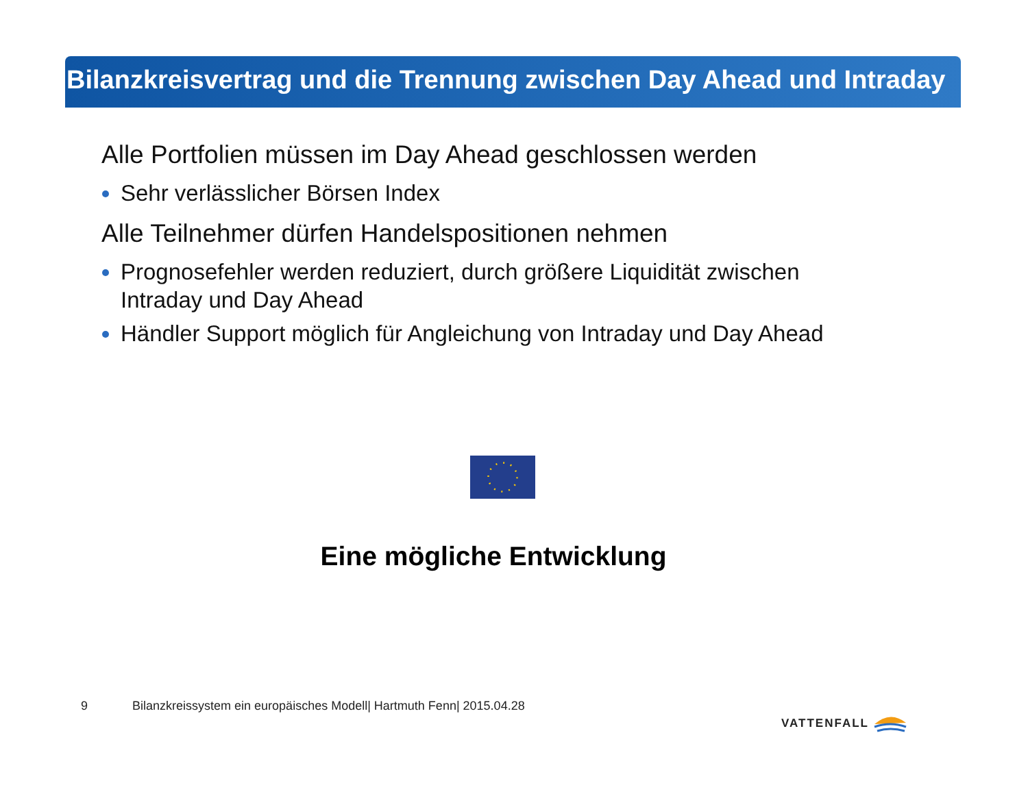Bilanzkreisvertrag und die Trennung zwischen Day Ahead und Intraday
Alle Portfolien müssen im Day Ahead geschlossen werden
Sehr verlässlicher Börsen Index
Alle Teilnehmer dürfen Handelspositionen nehmen
Prognosefehler werden reduziert, durch größere Liquidität zwischen Intraday und Day Ahead
Händler Support möglich für Angleichung von Intraday und Day Ahead
Eine mögliche Entwicklung
9 Bilanzkreissystem ein europäisches Modell| Hartmuth Fenn| 2015.04.28
VATTENFALL